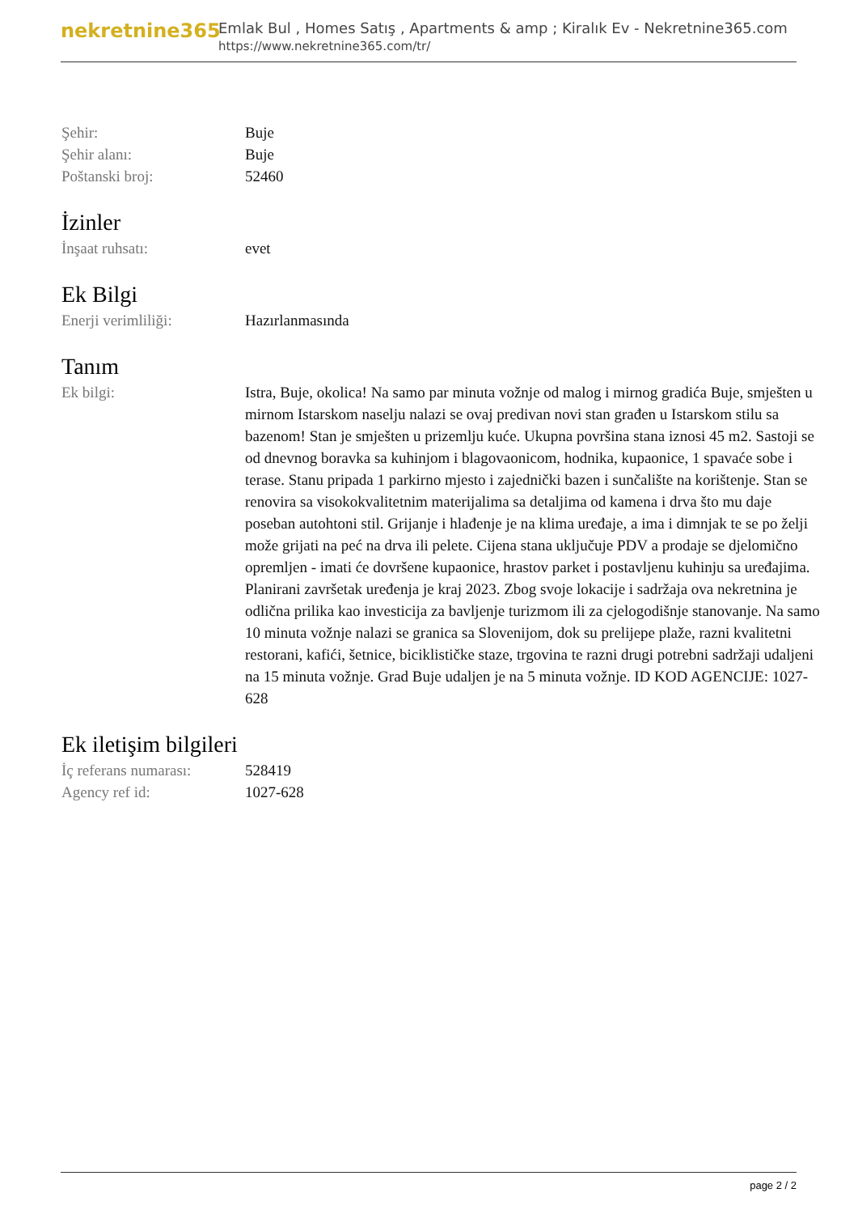nekretnine365
Emlak Bul , Homes Satış , Apartments & amp ; Kiralık Ev - Nekretnine365.com
https://www.nekretnine365.com/tr/
Şehir: Buje
Şehir alanı: Buje
Poštanski broj: 52460
İzinler
İnşaat ruhsatı: evet
Ek Bilgi
Enerji verimliliği: Hazırlanmasında
Tanım
Ek bilgi: Istra, Buje, okolica! Na samo par minuta vožnje od malog i mirnog gradića Buje, smješten u mirnom Istarskom naselju nalazi se ovaj predivan novi stan građen u Istarskom stilu sa bazenom! Stan je smješten u prizemlju kuće. Ukupna površina stana iznosi 45 m2. Sastoji se od dnevnog boravka sa kuhinjom i blagovaonicom, hodnika, kupaonice, 1 spavaće sobe i terase. Stanu pripada 1 parkirno mjesto i zajednički bazen i sunčalište na korištenje. Stan se renovira sa visokokvalitetnim materijalima sa detaljima od kamena i drva što mu daje poseban autohtoni stil. Grijanje i hlađenje je na klima uređaje, a ima i dimnjak te se po želji može grijati na peć na drva ili pelete. Cijena stana uključuje PDV a prodaje se djelomično opremljen - imati će dovršene kupaonice, hrastov parket i postavljenu kuhinju sa uređajima. Planirani završetak uređenja je kraj 2023. Zbog svoje lokacije i sadržaja ova nekretnina je odlična prilika kao investicija za bavljenje turizmom ili za cjelogodišnje stanovanje. Na samo 10 minuta vožnje nalazi se granica sa Slovenijom, dok su prelijepe plaže, razni kvalitetni restorani, kafići, šetnice, biciklističke staze, trgovina te razni drugi potrebni sadržaji udaljeni na 15 minuta vožnje. Grad Buje udaljen je na 5 minuta vožnje. ID KOD AGENCIJE: 1027-628
Ek iletişim bilgileri
İç referans numarası:
528419
Agency ref id: 1027-628
page 2 / 2